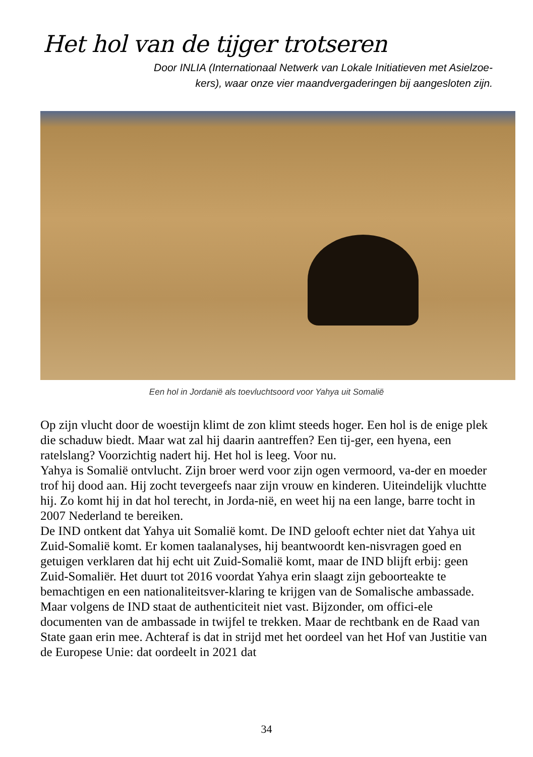Het hol van de tijger trotseren
Door INLIA (Internationaal Netwerk van Lokale Initiatieven met Asielzoe-
kers), waar onze vier maandvergaderingen bij aangesloten zijn.
Een hol in Jordanië als toevluchtsoord voor Yahya uit Somalië
Op zijn vlucht door de woestijn klimt de zon klimt steeds hoger. Een hol is de enige plek die schaduw biedt. Maar wat zal hij daarin aantreffen? Een tij-ger, een hyena, een ratelslang? Voorzichtig nadert hij. Het hol is leeg. Voor nu.
Yahya is Somalië ontvlucht. Zijn broer werd voor zijn ogen vermoord, va-der en moeder trof hij dood aan. Hij zocht tevergeefs naar zijn vrouw en kinderen. Uiteindelijk vluchtte hij. Zo komt hij in dat hol terecht, in Jorda-nië, en weet hij na een lange, barre tocht in 2007 Nederland te bereiken.
De IND ontkent dat Yahya uit Somalië komt. De IND gelooft echter niet dat Yahya uit Zuid-Somalië komt. Er komen taalanalyses, hij beantwoordt ken-nisvragen goed en getuigen verklaren dat hij echt uit Zuid-Somalië komt, maar de IND blijft erbij: geen Zuid-Somaliër. Het duurt tot 2016 voordat Yahya erin slaagt zijn geboorteakte te bemachtigen en een nationaliteitsver-klaring te krijgen van de Somalische ambassade.
Maar volgens de IND staat de authenticiteit niet vast. Bijzonder, om offici-ele documenten van de ambassade in twijfel te trekken. Maar de rechtbank en de Raad van State gaan erin mee. Achteraf is dat in strijd met het oordeel van het Hof van Justitie van de Europese Unie: dat oordeelt in 2021 dat
34